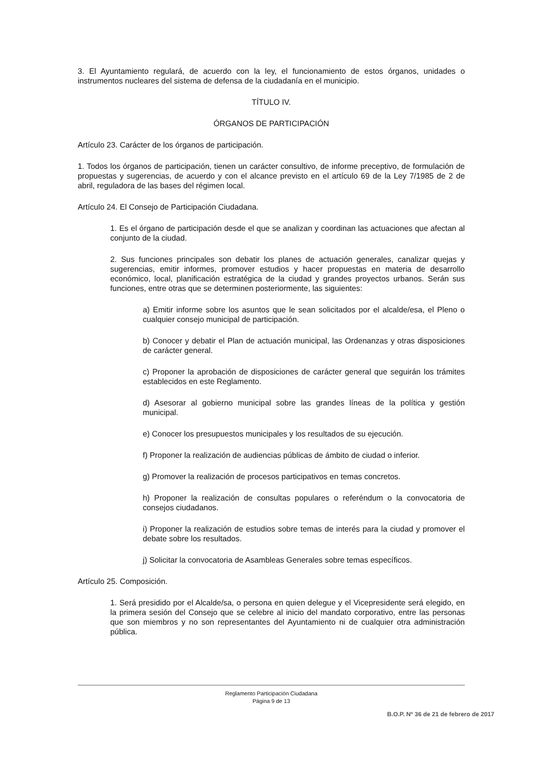3. El Ayuntamiento regulará, de acuerdo con la ley, el funcionamiento de estos órganos, unidades o instrumentos nucleares del sistema de defensa de la ciudadanía en el municipio.
TÍTULO IV.
ÓRGANOS DE PARTICIPACIÓN
Artículo 23. Carácter de los órganos de participación.
1. Todos los órganos de participación, tienen un carácter consultivo, de informe preceptivo, de formulación de propuestas y sugerencias, de acuerdo y con el alcance previsto en el artículo 69 de la Ley 7/1985 de 2 de abril, reguladora de las bases del régimen local.
Artículo 24. El Consejo de Participación Ciudadana.
1. Es el órgano de participación desde el que se analizan y coordinan las actuaciones que afectan al conjunto de la ciudad.
2. Sus funciones principales son debatir los planes de actuación generales, canalizar quejas y sugerencias, emitir informes, promover estudios y hacer propuestas en materia de desarrollo económico, local, planificación estratégica de la ciudad y grandes proyectos urbanos. Serán sus funciones, entre otras que se determinen posteriormente, las siguientes:
a) Emitir informe sobre los asuntos que le sean solicitados por el alcalde/esa, el Pleno o cualquier consejo municipal de participación.
b) Conocer y debatir el Plan de actuación municipal, las Ordenanzas y otras disposiciones de carácter general.
c) Proponer la aprobación de disposiciones de carácter general que seguirán los trámites establecidos en este Reglamento.
d) Asesorar al gobierno municipal sobre las grandes líneas de la política y gestión municipal.
e) Conocer los presupuestos municipales y los resultados de su ejecución.
f) Proponer la realización de audiencias públicas de ámbito de ciudad o inferior.
g) Promover la realización de procesos participativos en temas concretos.
h) Proponer la realización de consultas populares o referéndum o la convocatoria de consejos ciudadanos.
i) Proponer la realización de estudios sobre temas de interés para la ciudad y promover el debate sobre los resultados.
j) Solicitar la convocatoria de Asambleas Generales sobre temas específicos.
Artículo 25. Composición.
1. Será presidido por el Alcalde/sa, o persona en quien delegue y el Vicepresidente será elegido, en la primera sesión del Consejo que se celebre al inicio del mandato corporativo, entre las personas que son miembros y no son representantes del Ayuntamiento ni de cualquier otra administración pública.
Reglamento Participación Ciudadana
Página 9 de 13
B.O.P. Nº 36 de 21 de febrero de 2017